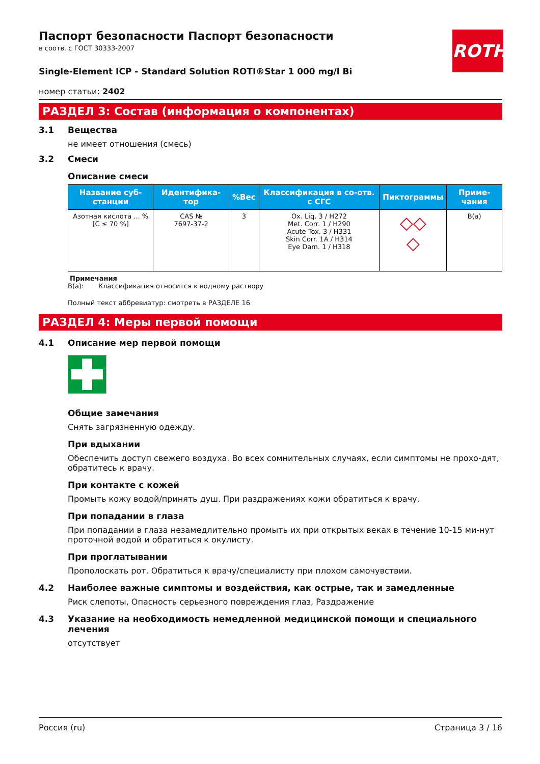ROTH
Паспорт безопасности Паспорт безопасности
в соотв. с ГОСТ 30333-2007
Single-Element ICP - Standard Solution ROTI®Star 1 000 mg/l Bi
номер статьи: 2402
РАЗДЕЛ 3: Состав (информация о компонентах)
3.1 Вещества
не имеет отношения (смесь)
3.2 Смеси
Описание смеси
| Название суб-станции | Идентифика-тор | %Вес | Классификация в со-отв. с СГС | Пиктограммы | Приме-чания |
| --- | --- | --- | --- | --- | --- |
| Азотная кислота ... % [C ≤ 70 %] | CAS № 7697-37-2 | 3 | Ox. Liq. 3 / H272 Met. Corr. 1 / H290 Acute Tox. 3 / H331 Skin Corr. 1A / H314 Eye Dam. 1 / H318 | ◇◇ ◇ | B(a) |
Примечания
B(a): Классификация относится к водному раствору
Полный текст аббревиатур: смотреть в РАЗДЕЛЕ 16
РАЗДЕЛ 4: Меры первой помощи
4.1 Описание мер первой помощи
Общие замечания
Снять загрязненную одежду.
При вдыхании
Обеспечить доступ свежего воздуха. Во всех сомнительных случаях, если симптомы не прохо-дят, обратитесь к врачу.
При контакте с кожей
Промыть кожу водой/принять душ. При раздражениях кожи обратиться к врачу.
При попадании в глаза
При попадании в глаза незамедлительно промыть их при открытых веках в течение 10-15 ми-нут проточной водой и обратиться к окулисту.
При проглатывании
Прополоскать рот. Обратиться к врачу/специалисту при плохом самочувствии.
4.2 Наиболее важные симптомы и воздействия, как острые, так и замедленные
Риск слепоты, Опасность серьезного повреждения глаз, Раздражение
4.3 Указание на необходимость немедленной медицинской помощи и специального лечения
отсутствует
Россия (ru) Страница 3 / 16